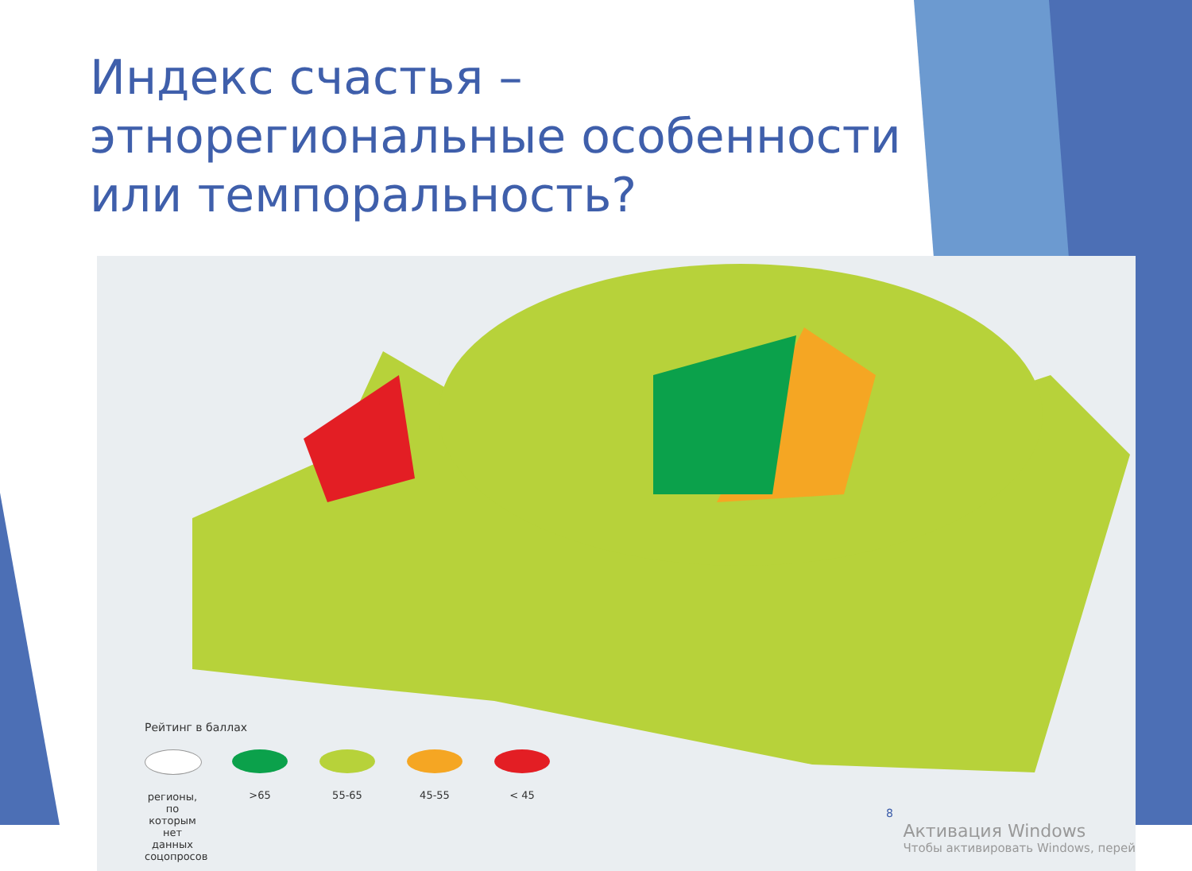Индекс счастья – этнорегиональные особенности или темпоральность?
Рейтинг в баллах
регионы, по которым нет данных соцопросов
>65 55-65 45-55 < 45
8
Активация Windows
Чтобы активировать Windows, перей